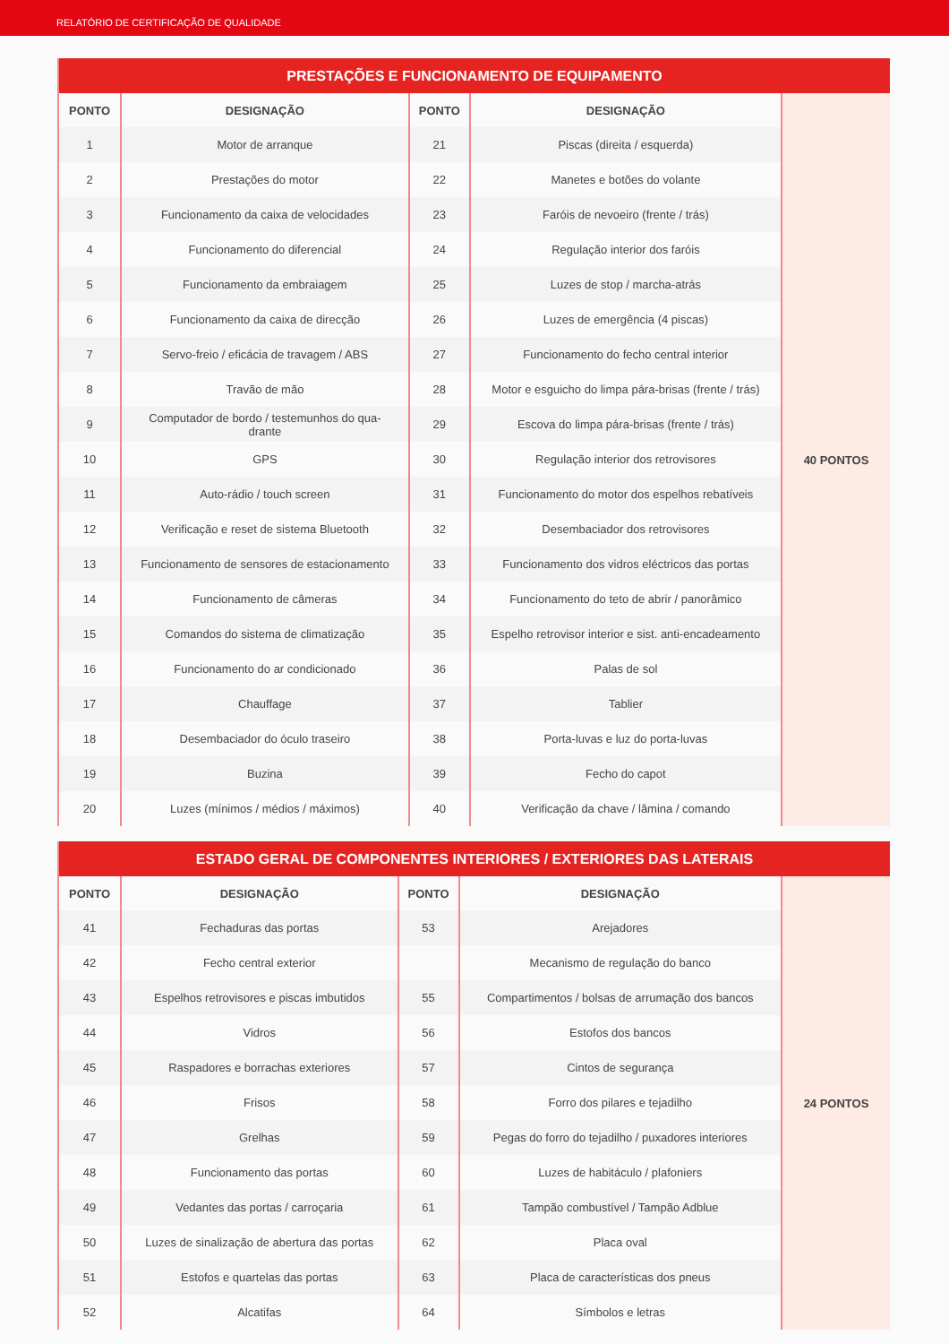RELATÓRIO DE CERTIFICAÇÃO DE QUALIDADE
| PRESTAÇÕES E FUNCIONAMENTO DE EQUIPAMENTO | | | | |
| --- | --- | --- | --- | --- |
| PONTO | DESIGNAÇÃO | PONTO | DESIGNAÇÃO | 40 PONTOS |
| 1 | Motor de arranque | 21 | Piscas (direita / esquerda) | |
| 2 | Prestações do motor | 22 | Manetes e botões do volante | |
| 3 | Funcionamento da caixa de velocidades | 23 | Faróis de nevoeiro (frente / trás) | |
| 4 | Funcionamento do diferencial | 24 | Regulação interior dos faróis | |
| 5 | Funcionamento da embraiagem | 25 | Luzes de stop / marcha-atrás | |
| 6 | Funcionamento da caixa de direcção | 26 | Luzes de emergência (4 piscas) | |
| 7 | Servo-freio / eficácia de travagem / ABS | 27 | Funcionamento do fecho central interior | |
| 8 | Travão de mão | 28 | Motor e esguicho do limpa pára-brisas (frente / trás) | |
| 9 | Computador de bordo / testemunhos do qua- drante | 29 | Escova do limpa pára-brisas (frente / trás) | |
| 10 | GPS | 30 | Regulação interior dos retrovisores | |
| 11 | Auto-rádio / touch screen | 31 | Funcionamento do motor dos espelhos rebatíveis | |
| 12 | Verificação e reset de sistema Bluetooth | 32 | Desembaciador dos retrovisores | |
| 13 | Funcionamento de sensores de estacionamento | 33 | Funcionamento dos vidros eléctricos das portas | |
| 14 | Funcionamento de câmeras | 34 | Funcionamento do teto de abrir / panorâmico | |
| 15 | Comandos do sistema de climatização | 35 | Espelho retrovisor interior e sist. anti-encadeamento | |
| 16 | Funcionamento do ar condicionado | 36 | Palas de sol | |
| 17 | Chauffage | 37 | Tablier | |
| 18 | Desembaciador do óculo traseiro | 38 | Porta-luvas e luz do porta-luvas | |
| 19 | Buzina | 39 | Fecho do capot | |
| 20 | Luzes (mínimos / médios / máximos) | 40 | Verificação da chave / lâmina / comando | |
| ESTADO GERAL DE COMPONENTES INTERIORES / EXTERIORES DAS LATERAIS | | | | |
| --- | --- | --- | --- | --- |
| PONTO | DESIGNAÇÃO | PONTO | DESIGNAÇÃO | 24 PONTOS |
| 41 | Fechaduras das portas | 53 | Arejadores | |
| 42 | Fecho central exterior | | Mecanismo de regulação do banco | |
| 43 | Espelhos retrovisores e piscas imbutidos | 55 | Compartimentos / bolsas de arrumação dos bancos | |
| 44 | Vidros | 56 | Estofos dos bancos | |
| 45 | Raspadores e borrachas exteriores | 57 | Cintos de segurança | |
| 46 | Frisos | 58 | Forro dos pilares e tejadilho | |
| 47 | Grelhas | 59 | Pegas do forro do tejadilho / puxadores interiores | |
| 48 | Funcionamento das portas | 60 | Luzes de habitáculo / plafoniers | |
| 49 | Vedantes das portas / carroçaria | 61 | Tampão combustível / Tampão Adblue | |
| 50 | Luzes de sinalização de abertura das portas | 62 | Placa oval | |
| 51 | Estofos e quartelas das portas | 63 | Placa de características dos pneus | |
| 52 | Alcatifas | 64 | Símbolos e letras | |